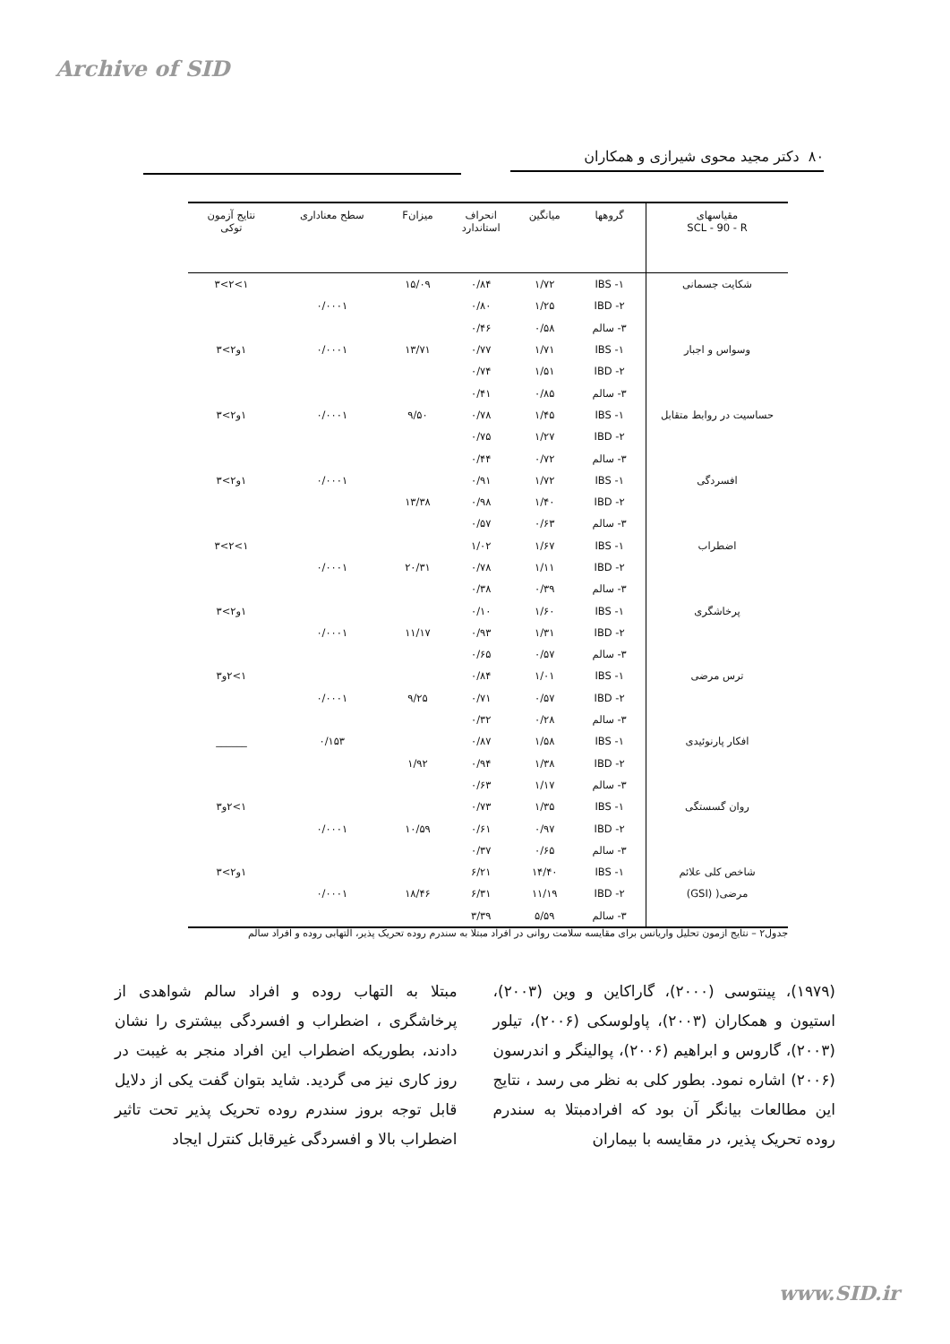Archive of SID
۸۰ دکتر مجید محوی شیرازی و همکاران
| مقیاسهای SCL - 90 - R | گروهها | میانگین | انحراف استاندارد | میزانF | سطح معناداری | نتایج آزمون توکی |
| --- | --- | --- | --- | --- | --- | --- |
| شکایت جسمانی | ۱- IBS | ۱/۷۲ | ۰/۸۴ | ۱۵/۰۹ | | ۱>۲>۳ |
| | ۲- IBD | ۱/۲۵ | ۰/۸۰ | | ۰/۰۰۰۱ | |
| | ۳- سالم | ۰/۵۸ | ۰/۴۶ | | | |
| وسواس و اجبار | ۱- IBS | ۱/۷۱ | ۰/۷۷ | ۱۳/۷۱ | ۰/۰۰۰۱ | ۱و۲>۳ |
| | ۲- IBD | ۱/۵۱ | ۰/۷۴ | | | |
| | ۳- سالم | ۰/۸۵ | ۰/۴۱ | | | |
| حساسیت در روابط متقابل | ۱- IBS | ۱/۴۵ | ۰/۷۸ | ۹/۵۰ | ۰/۰۰۰۱ | ۱و۲>۳ |
| | ۲- IBD | ۱/۲۷ | ۰/۷۵ | | | |
| | ۳- سالم | ۰/۷۲ | ۰/۴۴ | | | |
| افسردگی | ۱- IBS | ۱/۷۲ | ۰/۹۱ | | ۰/۰۰۰۱ | ۱و۲>۳ |
| | ۲- IBD | ۱/۴۰ | ۰/۹۸ | ۱۳/۳۸ | | |
| | ۳- سالم | ۰/۶۳ | ۰/۵۷ | | | |
| اضطراب | ۱- IBS | ۱/۶۷ | ۱/۰۲ | | | ۱>۲>۳ |
| | ۲- IBD | ۱/۱۱ | ۰/۷۸ | ۲۰/۳۱ | ۰/۰۰۰۱ | |
| | ۳- سالم | ۰/۳۹ | ۰/۳۸ | | | |
| پرخاشگری | ۱- IBS | ۱/۶۰ | ۰/۱۰ | | | ۱و۲>۳ |
| | ۲- IBD | ۱/۳۱ | ۰/۹۳ | ۱۱/۱۷ | ۰/۰۰۰۱ | |
| | ۳- سالم | ۰/۵۷ | ۰/۶۵ | | | |
| ترس مرضی | ۱- IBS | ۱/۰۱ | ۰/۸۴ | | | ۱>۲و۳ |
| | ۲- IBD | ۰/۵۷ | ۰/۷۱ | ۹/۲۵ | ۰/۰۰۰۱ | |
| | ۳- سالم | ۰/۲۸ | ۰/۳۲ | | | |
| افکار پارنوئیدی | ۱- IBS | ۱/۵۸ | ۰/۸۷ | | ۰/۱۵۳ | ______ |
| | ۲- IBD | ۱/۳۸ | ۰/۹۴ | ۱/۹۲ | | |
| | ۳- سالم | ۱/۱۷ | ۰/۶۳ | | | |
| روان گسستگی | ۱- IBS | ۱/۳۵ | ۰/۷۳ | | | ۱>۲و۳ |
| | ۲- IBD | ۰/۹۷ | ۰/۶۱ | ۱۰/۵۹ | ۰/۰۰۰۱ | |
| | ۳- سالم | ۰/۶۵ | ۰/۳۷ | | | |
| شاخص کلی علائم | ۱- IBS | ۱۴/۴۰ | ۶/۲۱ | | | ۱و۲>۳ |
| مرضی( (GSI) | ۲- IBD | ۱۱/۱۹ | ۶/۳۱ | ۱۸/۴۶ | ۰/۰۰۰۱ | |
| | ۳- سالم | ۵/۵۹ | ۳/۳۹ | | | |
جدول۲ – نتایج آزمون تحلیل واریانس برای مقایسه سلامت روانی در افراد مبتلا به سندرم روده تحریک پذیر، التهابی روده و افراد سالم
(۱۹۷۹)، پینتوسی (۲۰۰۰)، گاراکاین و وین (۲۰۰۳)، استیون و همکاران (۲۰۰۳)، پاولوسکی (۲۰۰۶)، تیلور (۲۰۰۳)، گاروس و ابراهیم (۲۰۰۶)، پوالینگر و اندرسون (۲۰۰۶) اشاره نمود. بطور کلی به نظر می رسد ، نتایج این مطالعات بیانگر آن بود که افرادمبتلا به سندرم روده تحریک پذیر، در مقایسه با بیماران
مبتلا به التهاب روده و افراد سالم شواهدی از پرخاشگری ، اضطراب و افسردگی بیشتری را نشان دادند، بطوریکه اضطراب این افراد منجر به غیبت در روز کاری نیز می گردید. شاید بتوان گفت یکی از دلایل قابل توجه بروز سندرم روده تحریک پذیر تحت تاثیر اضطراب بالا و افسردگی غیرقابل کنترل ایجاد
www.SID.ir